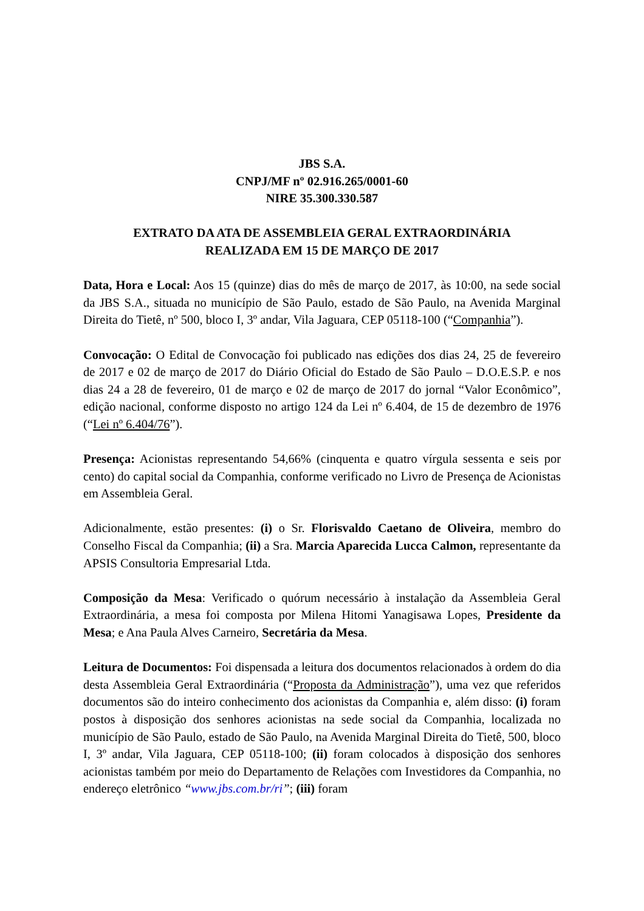JBS S.A.
CNPJ/MF nº 02.916.265/0001-60
NIRE 35.300.330.587
EXTRATO DA ATA DE ASSEMBLEIA GERAL EXTRAORDINÁRIA
REALIZADA EM 15 DE MARÇO DE 2017
Data, Hora e Local: Aos 15 (quinze) dias do mês de março de 2017, às 10:00, na sede social da JBS S.A., situada no município de São Paulo, estado de São Paulo, na Avenida Marginal Direita do Tietê, nº 500, bloco I, 3º andar, Vila Jaguara, CEP 05118-100 (“Companhia”).
Convocação: O Edital de Convocação foi publicado nas edições dos dias 24, 25 de fevereiro de 2017 e 02 de março de 2017 do Diário Oficial do Estado de São Paulo – D.O.E.S.P. e nos dias 24 a 28 de fevereiro, 01 de março e 02 de março de 2017 do jornal “Valor Econômico”, edição nacional, conforme disposto no artigo 124 da Lei nº 6.404, de 15 de dezembro de 1976 (“Lei nº 6.404/76”).
Presença: Acionistas representando 54,66% (cinquenta e quatro vírgula sessenta e seis por cento) do capital social da Companhia, conforme verificado no Livro de Presença de Acionistas em Assembleia Geral.
Adicionalmente, estão presentes: (i) o Sr. Florisvaldo Caetano de Oliveira, membro do Conselho Fiscal da Companhia; (ii) a Sra. Marcia Aparecida Lucca Calmon, representante da APSIS Consultoria Empresarial Ltda.
Composição da Mesa: Verificado o quórum necessário à instalação da Assembleia Geral Extraordinária, a mesa foi composta por Milena Hitomi Yanagisawa Lopes, Presidente da Mesa; e Ana Paula Alves Carneiro, Secretária da Mesa.
Leitura de Documentos: Foi dispensada a leitura dos documentos relacionados à ordem do dia desta Assembleia Geral Extraordinária (“Proposta da Administração”), uma vez que referidos documentos são do inteiro conhecimento dos acionistas da Companhia e, além disso: (i) foram postos à disposição dos senhores acionistas na sede social da Companhia, localizada no município de São Paulo, estado de São Paulo, na Avenida Marginal Direita do Tietê, 500, bloco I, 3º andar, Vila Jaguara, CEP 05118-100; (ii) foram colocados à disposição dos senhores acionistas também por meio do Departamento de Relações com Investidores da Companhia, no endereço eletrônico “www.jbs.com.br/ri”; (iii) foram